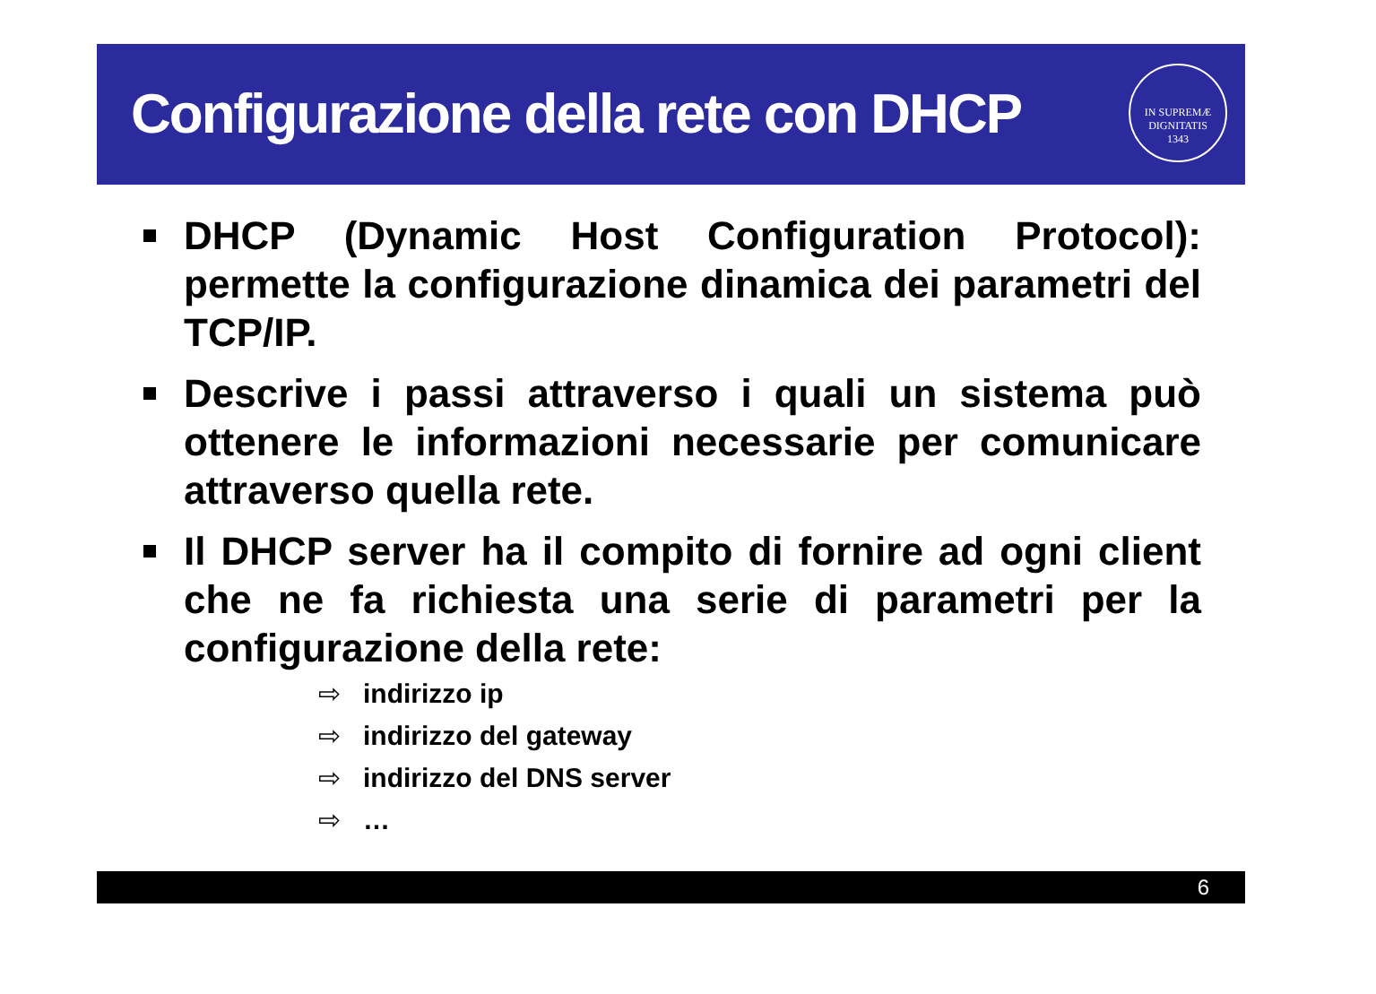Configurazione della rete con DHCP
IN SUPREMÆ DIGNITATIS
1343
DHCP (Dynamic Host Configuration Protocol): permette la configurazione dinamica dei parametri del TCP/IP.
Descrive i passi attraverso i quali un sistema può ottenere le informazioni necessarie per comunicare attraverso quella rete.
Il DHCP server ha il compito di fornire ad ogni client che ne fa richiesta una serie di parametri per la configurazione della rete:
⇨ indirizzo ip
⇨ indirizzo del gateway
⇨ indirizzo del DNS server
⇨ …
6